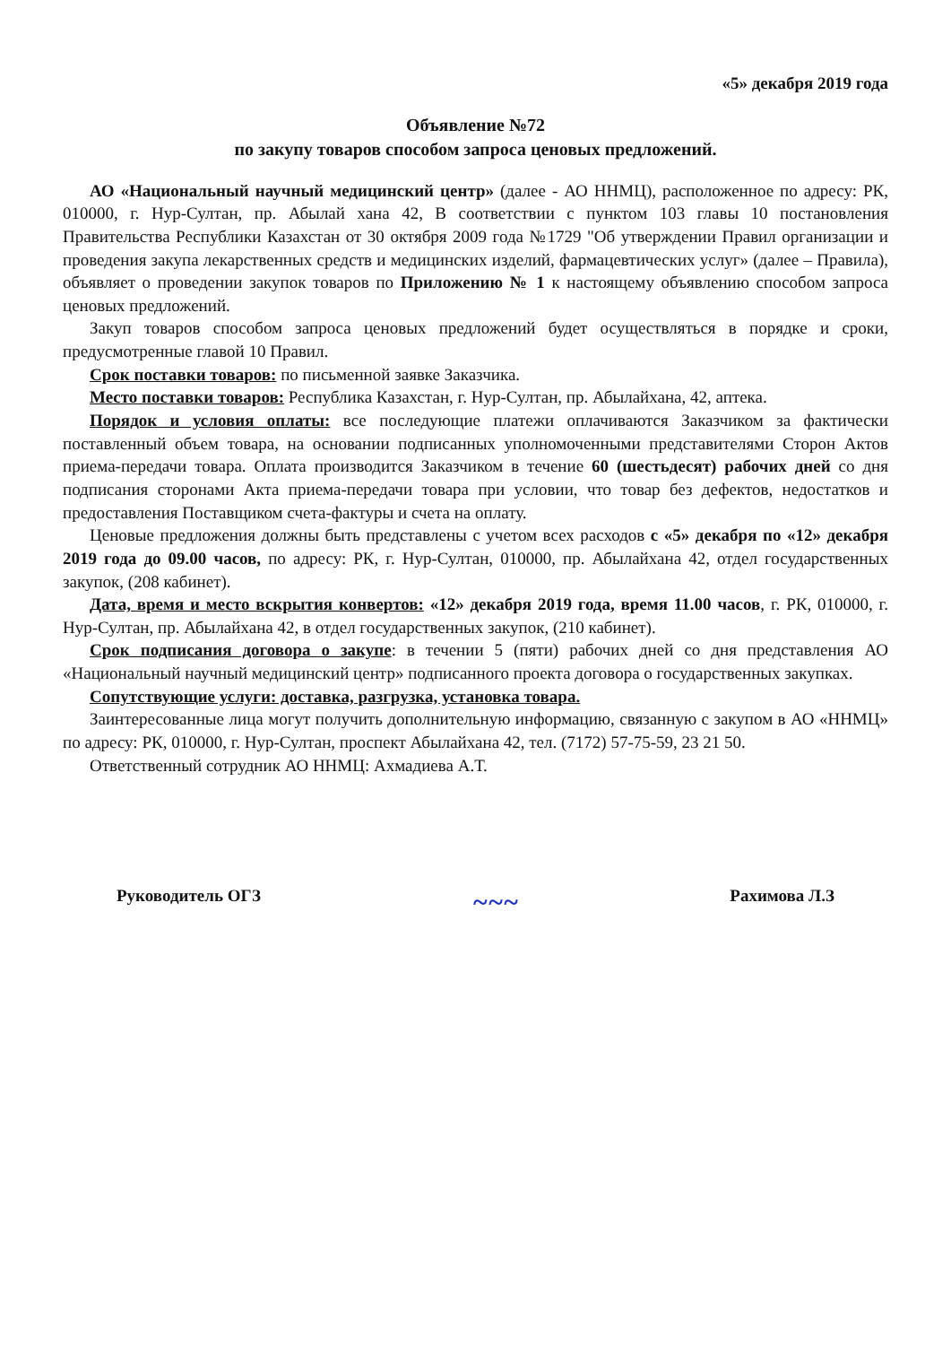«5» декабря 2019 года
Объявление №72
по закупу товаров способом запроса ценовых предложений.
АО «Национальный научный медицинский центр» (далее - АО ННМЦ), расположенное по адресу: РК, 010000, г. Нур-Султан, пр. Абылай хана 42, В соответствии с пунктом 103 главы 10 постановления Правительства Республики Казахстан от 30 октября 2009 года №1729 "Об утверждении Правил организации и проведения закупа лекарственных средств и медицинских изделий, фармацевтических услуг» (далее – Правила), объявляет о проведении закупок товаров по Приложению № 1 к настоящему объявлению способом запроса ценовых предложений.
Закуп товаров способом запроса ценовых предложений будет осуществляться в порядке и сроки, предусмотренные главой 10 Правил.
Срок поставки товаров: по письменной заявке Заказчика.
Место поставки товаров: Республика Казахстан, г. Нур-Султан, пр. Абылайхана, 42, аптека.
Порядок и условия оплаты: все последующие платежи оплачиваются Заказчиком за фактически поставленный объем товара, на основании подписанных уполномоченными представителями Сторон Актов приема-передачи товара. Оплата производится Заказчиком в течение 60 (шестьдесят) рабочих дней со дня подписания сторонами Акта приема-передачи товара при условии, что товар без дефектов, недостатков и предоставления Поставщиком счета-фактуры и счета на оплату.
Ценовые предложения должны быть представлены с учетом всех расходов с «5» декабря по «12» декабря 2019 года до 09.00 часов, по адресу: РК, г. Нур-Султан, 010000, пр. Абылайхана 42, отдел государственных закупок, (208 кабинет).
Дата, время и место вскрытия конвертов: «12» декабря 2019 года, время 11.00 часов, г. РК, 010000, г. Нур-Султан, пр. Абылайхана 42, в отдел государственных закупок, (210 кабинет).
Срок подписания договора о закупе: в течении 5 (пяти) рабочих дней со дня представления АО «Национальный научный медицинский центр» подписанного проекта договора о государственных закупках.
Сопутствующие услуги: доставка, разгрузка, установка товара.
Заинтересованные лица могут получить дополнительную информацию, связанную с закупом в АО «ННМЦ» по адресу: РК, 010000, г. Нур-Султан, проспект Абылайхана 42, тел. (7172) 57-75-59, 23 21 50.
Ответственный сотрудник АО ННМЦ: Ахмадиева А.Т.
Руководитель ОГЗ ~~~ Рахимова Л.З